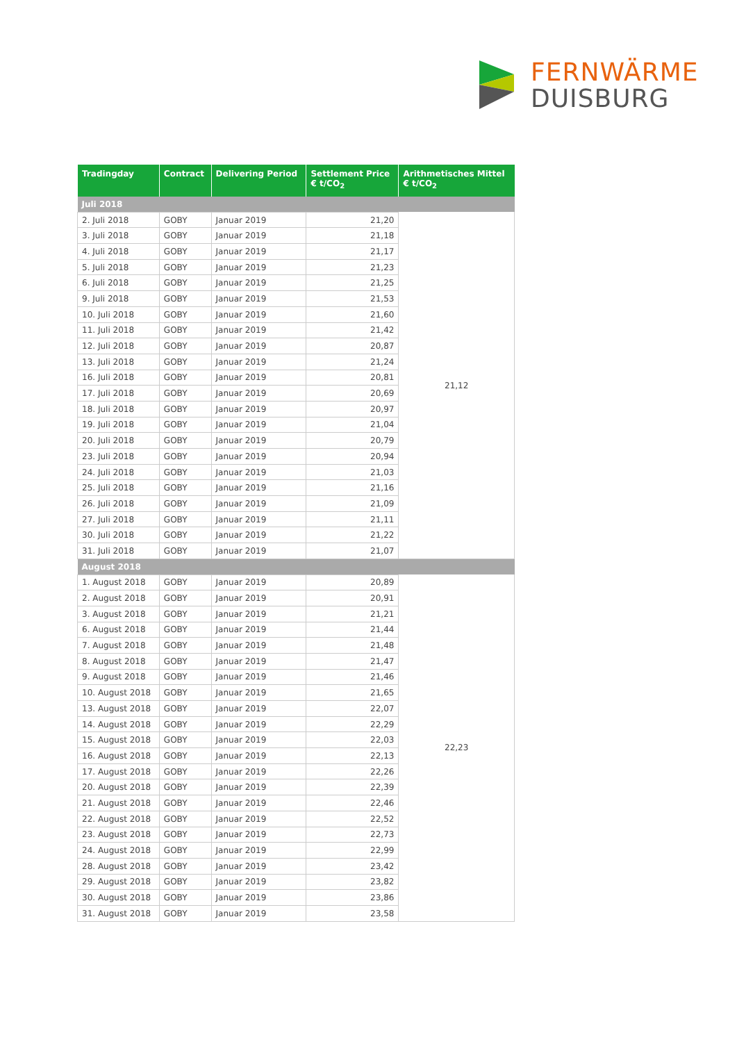FERNWÄRME
DUISBURG
| Tradingday | Contract | Delivering Period | Settlement Price € t/CO<sub>2</sub> | Arithmetisches Mittel € t/CO<sub>2</sub> |
| --- | --- | --- | --- | --- |
| Juli 2018 | | | | |
| 2. Juli 2018 | GOBY | Januar 2019 | 21,20 | 21,12 |
| 3. Juli 2018 | GOBY | Januar 2019 | 21,18 | |
| 4. Juli 2018 | GOBY | Januar 2019 | 21,17 | |
| 5. Juli 2018 | GOBY | Januar 2019 | 21,23 | |
| 6. Juli 2018 | GOBY | Januar 2019 | 21,25 | |
| 9. Juli 2018 | GOBY | Januar 2019 | 21,53 | |
| 10. Juli 2018 | GOBY | Januar 2019 | 21,60 | |
| 11. Juli 2018 | GOBY | Januar 2019 | 21,42 | |
| 12. Juli 2018 | GOBY | Januar 2019 | 20,87 | |
| 13. Juli 2018 | GOBY | Januar 2019 | 21,24 | |
| 16. Juli 2018 | GOBY | Januar 2019 | 20,81 | |
| 17. Juli 2018 | GOBY | Januar 2019 | 20,69 | |
| 18. Juli 2018 | GOBY | Januar 2019 | 20,97 | |
| 19. Juli 2018 | GOBY | Januar 2019 | 21,04 | |
| 20. Juli 2018 | GOBY | Januar 2019 | 20,79 | |
| 23. Juli 2018 | GOBY | Januar 2019 | 20,94 | |
| 24. Juli 2018 | GOBY | Januar 2019 | 21,03 | |
| 25. Juli 2018 | GOBY | Januar 2019 | 21,16 | |
| 26. Juli 2018 | GOBY | Januar 2019 | 21,09 | |
| 27. Juli 2018 | GOBY | Januar 2019 | 21,11 | |
| 30. Juli 2018 | GOBY | Januar 2019 | 21,22 | |
| 31. Juli 2018 | GOBY | Januar 2019 | 21,07 | |
| August 2018 | | | | |
| 1. August 2018 | GOBY | Januar 2019 | 20,89 | 22,23 |
| 2. August 2018 | GOBY | Januar 2019 | 20,91 | |
| 3. August 2018 | GOBY | Januar 2019 | 21,21 | |
| 6. August 2018 | GOBY | Januar 2019 | 21,44 | |
| 7. August 2018 | GOBY | Januar 2019 | 21,48 | |
| 8. August 2018 | GOBY | Januar 2019 | 21,47 | |
| 9. August 2018 | GOBY | Januar 2019 | 21,46 | |
| 10. August 2018 | GOBY | Januar 2019 | 21,65 | |
| 13. August 2018 | GOBY | Januar 2019 | 22,07 | |
| 14. August 2018 | GOBY | Januar 2019 | 22,29 | |
| 15. August 2018 | GOBY | Januar 2019 | 22,03 | |
| 16. August 2018 | GOBY | Januar 2019 | 22,13 | |
| 17. August 2018 | GOBY | Januar 2019 | 22,26 | |
| 20. August 2018 | GOBY | Januar 2019 | 22,39 | |
| 21. August 2018 | GOBY | Januar 2019 | 22,46 | |
| 22. August 2018 | GOBY | Januar 2019 | 22,52 | |
| 23. August 2018 | GOBY | Januar 2019 | 22,73 | |
| 24. August 2018 | GOBY | Januar 2019 | 22,99 | |
| 28. August 2018 | GOBY | Januar 2019 | 23,42 | |
| 29. August 2018 | GOBY | Januar 2019 | 23,82 | |
| 30. August 2018 | GOBY | Januar 2019 | 23,86 | |
| 31. August 2018 | GOBY | Januar 2019 | 23,58 | |